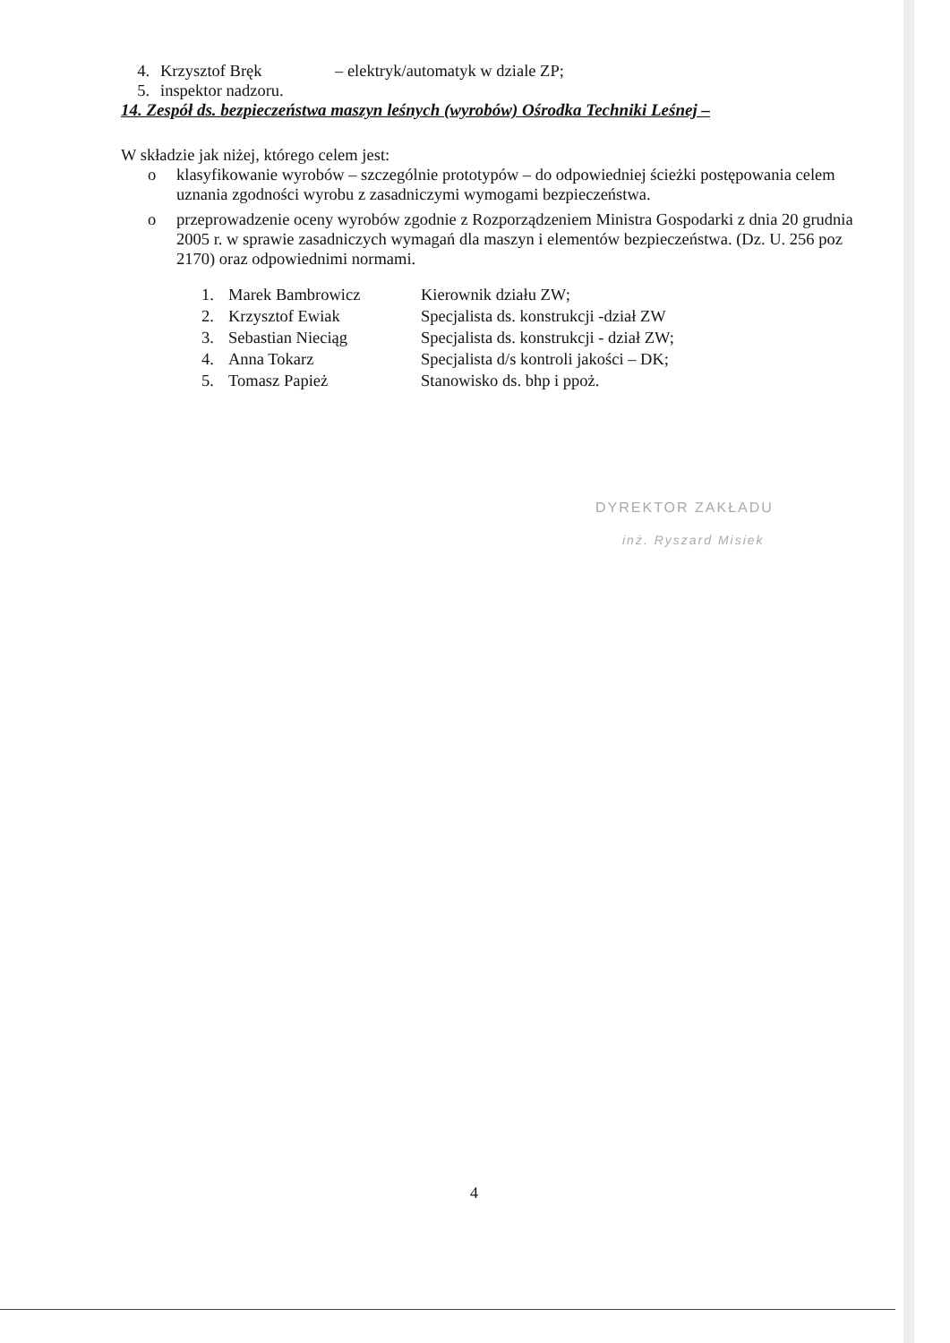4. Krzysztof Bręk – elektryk/automatyk w dziale ZP;
5. inspektor nadzoru.
14. Zespół ds. bezpieczeństwa maszyn leśnych (wyrobów) Ośrodka Techniki Leśnej –
W składzie jak niżej, którego celem jest:
o klasyfikowanie wyrobów – szczególnie prototypów – do odpowiedniej ścieżki postępowania celem uznania zgodności wyrobu z zasadniczymi wymogami bezpieczeństwa.
o przeprowadzenie oceny wyrobów zgodnie z Rozporządzeniem Ministra Gospodarki z dnia 20 grudnia 2005 r. w sprawie zasadniczych wymagań dla maszyn i elementów bezpieczeństwa. (Dz. U. 256 poz 2170) oraz odpowiednimi normami.
| 1. | Marek Bambrowicz | Kierownik działu ZW; |
| 2. | Krzysztof Ewiak | Specjalista ds. konstrukcji -dział ZW |
| 3. | Sebastian Nieciąg | Specjalista ds. konstrukcji - dział ZW; |
| 4. | Anna Tokarz | Specjalista d/s kontroli jakości – DK; |
| 5. | Tomasz Papież | Stanowisko ds. bhp i ppoż. |
DYREKTOR ZAKŁADU
inż. Ryszard Misiek
4